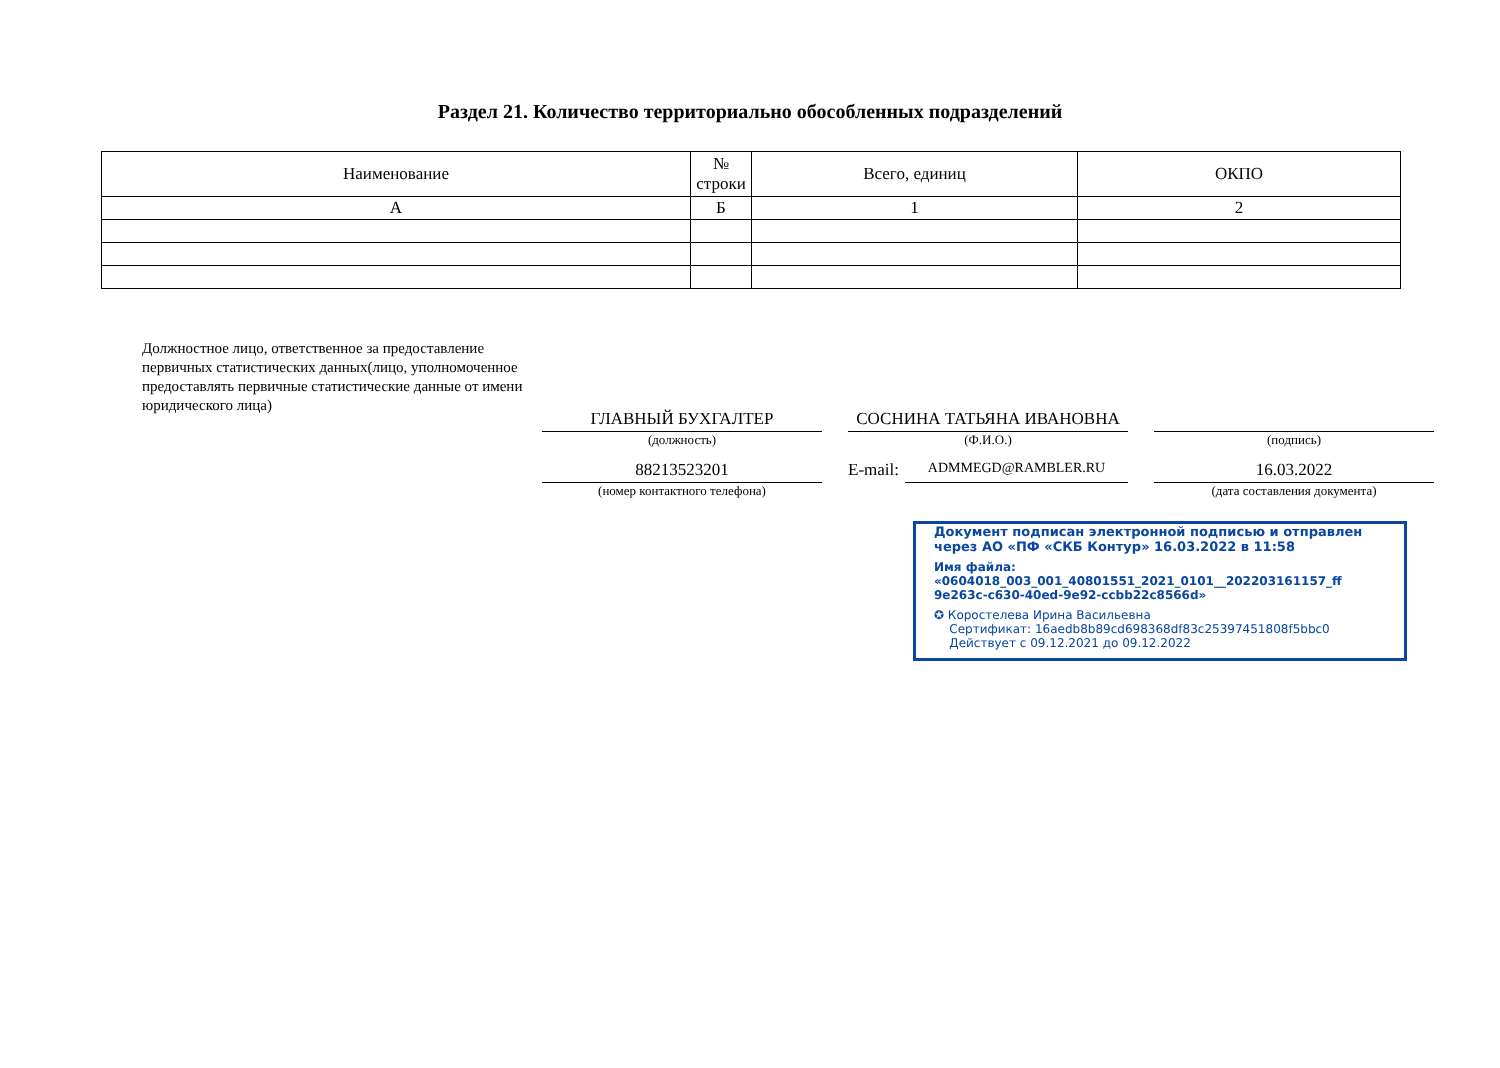Раздел 21. Количество территориально обособленных подразделений
| Наименование | № строки | Всего, единиц | ОКПО |
| --- | --- | --- | --- |
| А | Б | 1 | 2 |
Должностное лицо, ответственное за предоставление первичных статистических данных(лицо, уполномоченное предоставлять первичные статистические данные от имени юридического лица)
ГЛАВНЫЙ БУХГАЛТЕР
(должность)
СОСНИНА ТАТЬЯНА ИВАНОВНА
(Ф.И.О.)
(подпись)
88213523201
(номер контактного телефона)
E-mail:
ADMMEGD@RAMBLER.RU
16.03.2022
(дата составления документа)
Документ подписан электронной подписью и отправлен через АО «ПФ «СКБ Контур» 16.03.2022 в 11:58
Имя файла: «0604018_003_001_40801551_2021_0101__202203161157_ff 9e263c-c630-40ed-9e92-ccbb22c8566d»
✪ Коростелева Ирина Васильевна
Сертификат: 16aedb8b89cd698368df83c25397451808f5bbc0
Действует с 09.12.2021 до 09.12.2022